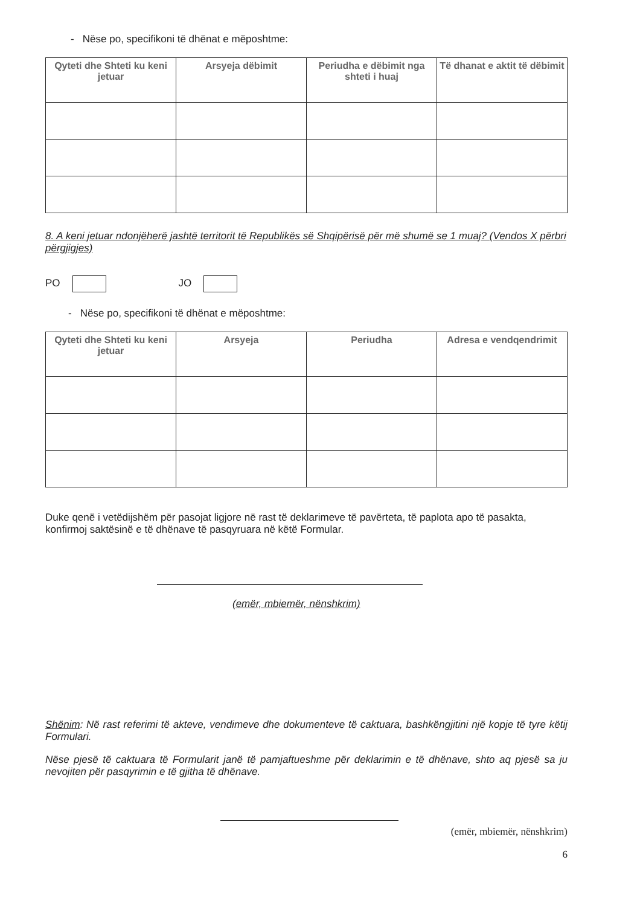- Nëse po, specifikoni të dhënat e mëposhtme:
| Qyteti dhe Shteti ku keni jetuar | Arsyeja dëbimit | Periudha e dëbimit nga shteti i huaj | Të dhanat e aktit të dëbimit |
| --- | --- | --- | --- |
8. A keni jetuar ndonjëherë jashtë territorit të Republikës së Shqipërisë për më shumë se 1 muaj? (Vendos X përbri përgjigjes)
PO JO
- Nëse po, specifikoni të dhënat e mëposhtme:
| Qyteti dhe Shteti ku keni jetuar | Arsyeja | Periudha | Adresa e vendqendrimit |
| --- | --- | --- | --- |
Duke qenë i vetëdijshëm për pasojat ligjore në rast të deklarimeve të pavërteta, të paplota apo të pasakta, konfirmoj saktësinë e të dhënave të pasqyruara në këtë Formular.
(emër, mbiemër, nënshkrim)
Shënim: Në rast referimi të akteve, vendimeve dhe dokumenteve të caktuara, bashkëngjitini një kopje të tyre këtij Formulari.
Nëse pjesë të caktuara të Formularit janë të pamjaftueshme për deklarimin e të dhënave, shto aq pjesë sa ju nevojiten për pasqyrimin e të gjitha të dhënave.
(emër, mbiemër, nënshkrim)
6